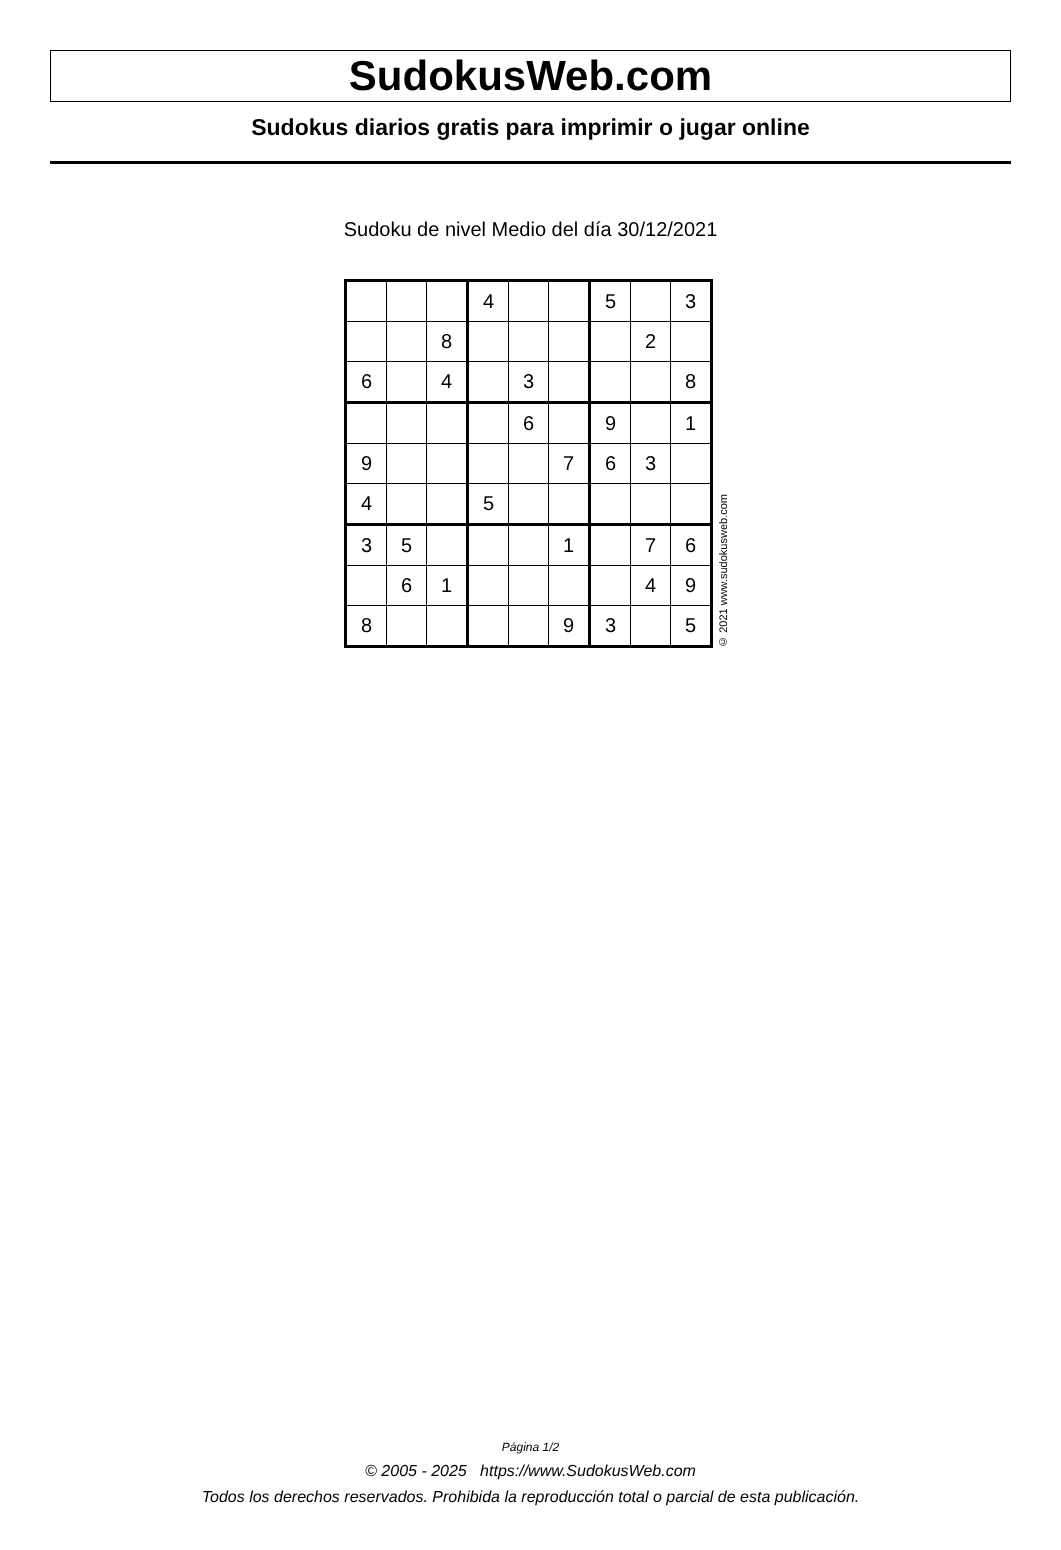SudokusWeb.com
Sudokus diarios gratis para imprimir o jugar online
Sudoku de nivel Medio del día 30/12/2021
| | | | 4 | | | 5 | | 3 |
| | | 8 | | | | | 2 | |
| 6 | | 4 | | 3 | | | | 8 |
| | | | | 6 | | 9 | | 1 |
| 9 | | | | | 7 | 6 | 3 | |
| 4 | | | 5 | | | | | |
| 3 | 5 | | | | 1 | | 7 | 6 |
| | 6 | 1 | | | | | 4 | 9 |
| 8 | | | | | 9 | 3 | | 5 |
© 2021 www.sudokusweb.com
Página 1/2
© 2005 - 2025 https://www.SudokusWeb.com
Todos los derechos reservados. Prohibida la reproducción total o parcial de esta publicación.